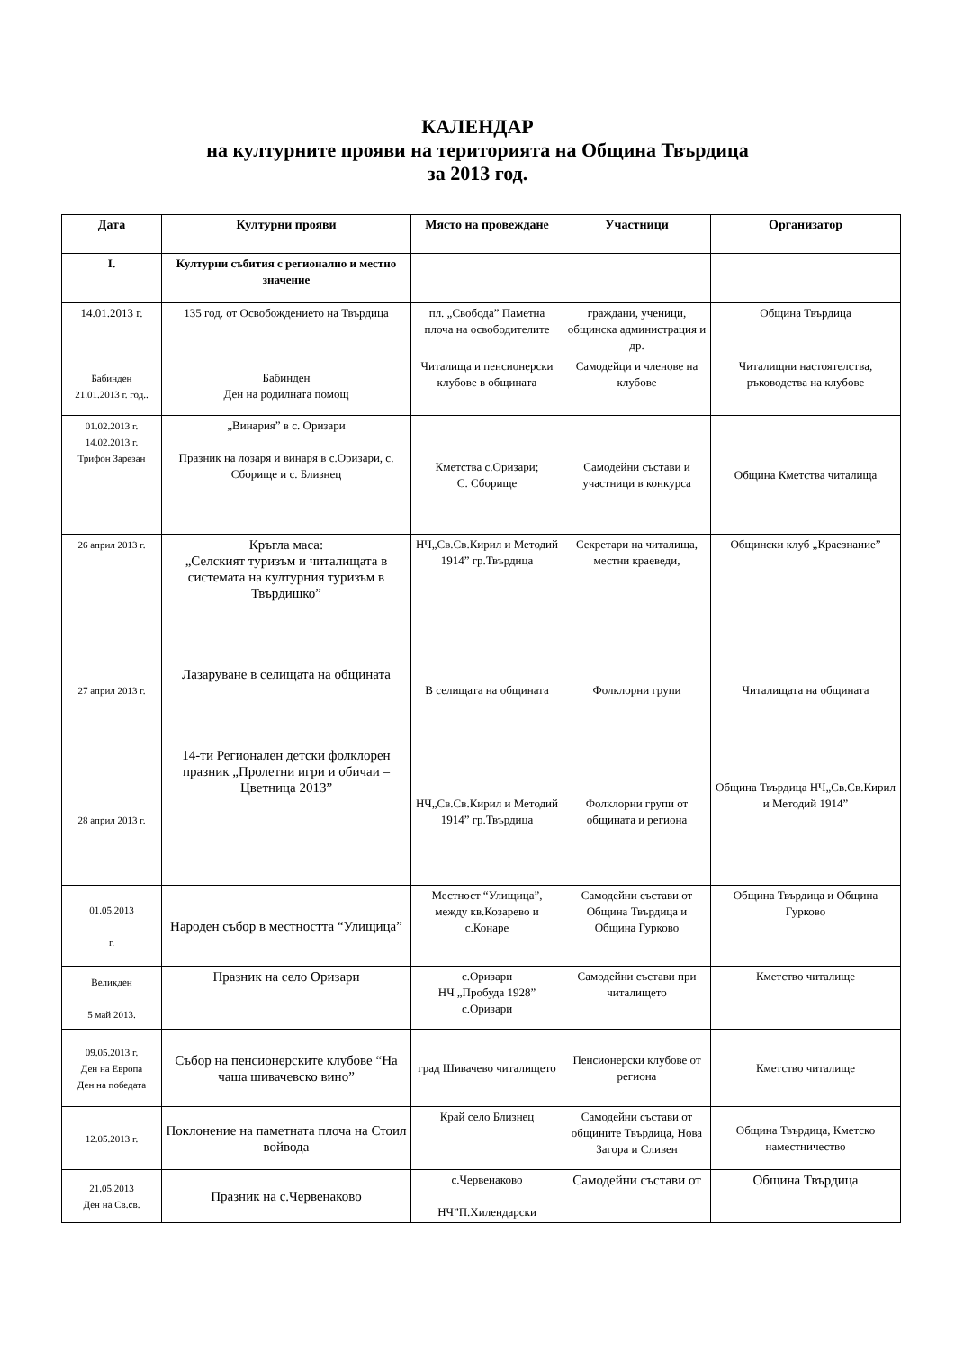КАЛЕНДАР
на културните прояви на територията на Община Твърдица
за 2013 год.
| Дата | Културни прояви | Място на провеждане | Участници | Организатор |
| --- | --- | --- | --- | --- |
| I. | Културни събития с регионално и местно значение | | | |
| 14.01.2013 г. | 135 год. от Освобождението на Твърдица | пл. „Свобода” Паметна плоча на освободителите | граждани, ученици, общинска администрация и др. | Община Твърдица |
| Бабинден 21.01.2013 г. год.. | Бабинден Ден на родилната помощ | Читалища и пенсионерски клубове в общината | Самодейци и членове на клубове | Читалищни настоятелства, ръководства на клубове |
| 01.02.2013 г. 14.02.2013 г. Трифон Зарезан | „Винария” в с. Оризари Празник на лозаря и винаря в с.Оризари, с. Сборище и с. Близнец | Кметства с.Оризари; С. Сборище | Самодейни състави и участници в конкурса | Община Кметства читалища |
| 26 април 2013 г. 27 април 2013 г. 28 април 2013 г. | Кръгла маса: „Селският туризъм и читалищата в системата на културния туризъм в Твърдишко” Лазаруване в селищата на общината 14-ти Регионален детски фолклорен празник „Пролетни игри и обичаи –Цветница 2013” | НЧ„Св.Св.Кирил и Методий 1914” гр.Твърдица В селищата на общината НЧ„Св.Св.Кирил и Методий 1914” гр.Твърдица | Секретари на читалища, местни краеведи, Фолклорни групи Фолклорни групи от общината и региона | Общински клуб „Краезнание” Читалищата на общината Община Твърдица НЧ„Св.Св.Кирил и Методий 1914” |
| 01.05.2013 г. | Народен събор в местността “Улищица” | Местност “Улищица”, между кв.Козарево и с.Конаре | Самодейни състави от Община Твърдица и Община Гурково | Община Твърдица и Община Гурково |
| Великден 5 май 2013. | Празник на село Оризари | с.Оризари НЧ „Пробуда 1928” с.Оризари | Самодейни състави при читалището | Кметство читалище |
| 09.05.2013 г. Ден на Европа Ден на победата | Събор на пенсионерските клубове “На чаша шивачевско вино” | град Шивачево читалището | Пенсионерски клубове от региона | Кметство читалище |
| 12.05.2013 г. | Поклонение на паметната плоча на Стоил войвода | Край село Близнец | Самодейни състави от общините Твърдица, Нова Загора и Сливен | Община Твърдица, Кметско наместничество |
| 21.05.2013 Ден на Св.св. | Празник на с.Червенаково | с.Червенаково НЧ”П.Хилендарски | Самодейни състави от | Община Твърдица |